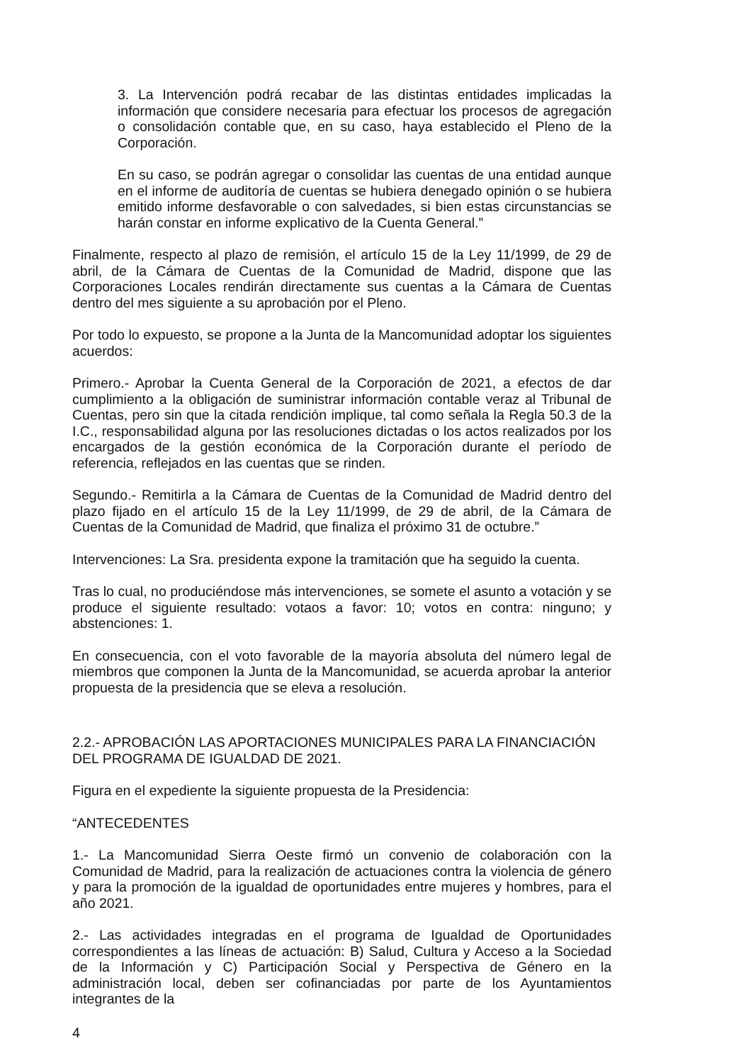3. La Intervención podrá recabar de las distintas entidades implicadas la información que considere necesaria para efectuar los procesos de agregación o consolidación contable que, en su caso, haya establecido el Pleno de la Corporación.
En su caso, se podrán agregar o consolidar las cuentas de una entidad aunque en el informe de auditoría de cuentas se hubiera denegado opinión o se hubiera emitido informe desfavorable o con salvedades, si bien estas circunstancias se harán constar en informe explicativo de la Cuenta General.”
Finalmente, respecto al plazo de remisión, el artículo 15 de la Ley 11/1999, de 29 de abril, de la Cámara de Cuentas de la Comunidad de Madrid, dispone que las Corporaciones Locales rendirán directamente sus cuentas a la Cámara de Cuentas dentro del mes siguiente a su aprobación por el Pleno.
Por todo lo expuesto, se propone a la Junta de la Mancomunidad adoptar los siguientes acuerdos:
Primero.- Aprobar la Cuenta General de la Corporación de 2021, a efectos de dar cumplimiento a la obligación de suministrar información contable veraz al Tribunal de Cuentas, pero sin que la citada rendición implique, tal como señala la Regla 50.3 de la I.C., responsabilidad alguna por las resoluciones dictadas o los actos realizados por los encargados de la gestión económica de la Corporación durante el período de referencia, reflejados en las cuentas que se rinden.
Segundo.- Remitirla a la Cámara de Cuentas de la Comunidad de Madrid dentro del plazo fijado en el artículo 15 de la Ley 11/1999, de 29 de abril, de la Cámara de Cuentas de la Comunidad de Madrid, que finaliza el próximo 31 de octubre.”
Intervenciones: La Sra. presidenta expone la tramitación que ha seguido la cuenta.
Tras lo cual, no produciéndose más intervenciones, se somete el asunto a votación y se produce el siguiente resultado: votaos a favor: 10; votos en contra: ninguno; y abstenciones: 1.
En consecuencia, con el voto favorable de la mayoría absoluta del número legal de miembros que componen la Junta de la Mancomunidad, se acuerda aprobar la anterior propuesta de la presidencia que se eleva a resolución.
2.2.- APROBACIÓN LAS APORTACIONES MUNICIPALES PARA LA FINANCIACIÓN DEL PROGRAMA DE IGUALDAD DE 2021.
Figura en el expediente la siguiente propuesta de la Presidencia:
“ANTECEDENTES
1.- La Mancomunidad Sierra Oeste firmó un convenio de colaboración con la Comunidad de Madrid, para la realización de actuaciones contra la violencia de género y para la promoción de la igualdad de oportunidades entre mujeres y hombres, para el año 2021.
2.- Las actividades integradas en el programa de Igualdad de Oportunidades correspondientes a las líneas de actuación: B) Salud, Cultura y Acceso a la Sociedad de la Información y C) Participación Social y Perspectiva de Género en la administración local, deben ser cofinanciadas por parte de los Ayuntamientos integrantes de la
4